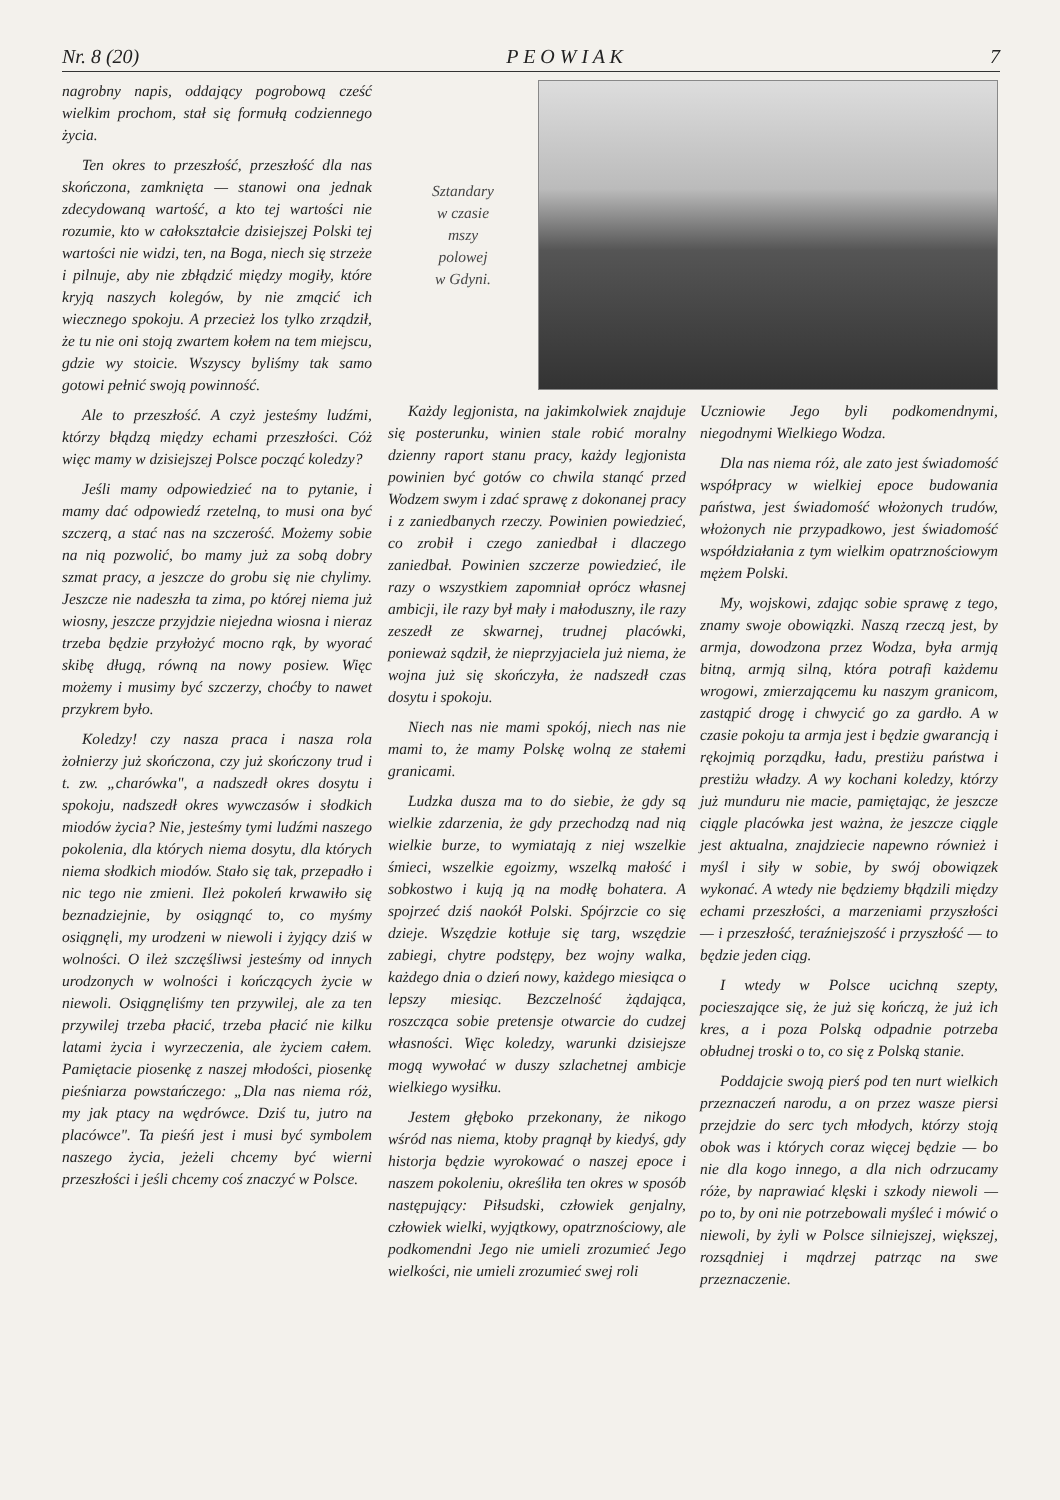Nr. 8 (20) P E O W I A K 7
nagrobny napis, oddający pogrobową cześć wielkim prochom, stał się formułą codziennego życia.
Ten okres to przeszłość, przeszłość dla nas skończona, zamknięta — stanowi ona jednak zdecydowaną wartość, a kto tej wartości nie rozumie, kto w całokształcie dzisiejszej Polski tej wartości nie widzi, ten, na Boga, niech się strzeże i pilnuje, aby nie zbłądzić między mogiły, które kryją naszych kolegów, by nie zmącić ich wiecznego spokoju. A przecież los tylko zrządził, że tu nie oni stoją zwartem kołem na tem miejscu, gdzie wy stoicie. Wszyscy byliśmy tak samo gotowi pełnić swoją powinność.
Ale to przeszłość. A czyż jesteśmy ludźmi, którzy błądzą między echami przeszłości. Cóż więc mamy w dzisiejszej Polsce począć koledzy?
Jeśli mamy odpowiedzieć na to pytanie, i mamy dać odpowiedź rzetelną, to musi ona być szczerą, a stać nas na szczerość. Możemy sobie na nią pozwolić, bo mamy już za sobą dobry szmat pracy, a jeszcze do grobu się nie chylimy. Jeszcze nie nadeszła ta zima, po której niema już wiosny, jeszcze przyjdzie niejedna wiosna i nieraz trzeba będzie przyłożyć mocno rąk, by wyorać skibę długą, równą na nowy posiew. Więc możemy i musimy być szczerzy, choćby to nawet przykrem było.
Koledzy! czy nasza praca i nasza rola żołnierzy już skończona, czy już skończony trud i t. zw. „charówka", a nadszedł okres dosytu i spokoju, nadszedł okres wywczasów i słodkich miodów życia? Nie, jesteśmy tymi ludźmi naszego pokolenia, dla których niema dosytu, dla których niema słodkich miodów. Stało się tak, przepadło i nic tego nie zmieni. Ileż pokoleń krwawiło się beznadziejnie, by osiągnąć to, co myśmy osiągnęli, my urodzeni w niewoli i żyjący dziś w wolności. O ileż szczęśliwsi jesteśmy od innych urodzonych w wolności i kończących życie w niewoli. Osiągnęliśmy ten przywilej, ale za ten przywilej trzeba płacić, trzeba płacić nie kilku latami życia i wyrzeczenia, ale życiem całem. Pamiętacie piosenkę z naszej młodości, piosenkę pieśniarza powstańczego: „Dla nas niema róż, my jak ptacy na wędrówce. Dziś tu, jutro na placówce". Ta pieśń jest i musi być symbolem naszego życia, jeżeli chcemy być wierni przeszłości i jeśli chcemy coś znaczyć w Polsce.
Sztandary
w czasie
mszy
polowej
w Gdyni.
Każdy legjonista, na jakimkolwiek znajduje się posterunku, winien stale robić moralny dzienny raport stanu pracy, każdy legjonista powinien być gotów co chwila stanąć przed Wodzem swym i zdać sprawę z dokonanej pracy i z zaniedbanych rzeczy. Powinien powiedzieć, co zrobił i czego zaniedbał i dlaczego zaniedbał. Powinien szczerze powiedzieć, ile razy o wszystkiem zapomniał oprócz własnej ambicji, ile razy był mały i małoduszny, ile razy zeszedł ze skwarnej, trudnej placówki, ponieważ sądził, że nieprzyjaciela już niema, że wojna już się skończyła, że nadszedł czas dosytu i spokoju.
Niech nas nie mami spokój, niech nas nie mami to, że mamy Polskę wolną ze stałemi granicami.
Ludzka dusza ma to do siebie, że gdy są wielkie zdarzenia, że gdy przechodzą nad nią wielkie burze, to wymiatają z niej wszelkie śmieci, wszelkie egoizmy, wszelką małość i sobkostwo i kują ją na modłę bohatera. A spojrzeć dziś naokół Polski. Spójrzcie co się dzieje. Wszędzie kotłuje się targ, wszędzie zabiegi, chytre podstępy, bez wojny walka, każdego dnia o dzień nowy, każdego miesiąca o lepszy miesiąc. Bezczelność żądająca, roszcząca sobie pretensje otwarcie do cudzej własności. Więc koledzy, warunki dzisiejsze mogą wywołać w duszy szlachetnej ambicje wielkiego wysiłku.
Jestem głęboko przekonany, że nikogo wśród nas niema, ktoby pragnął by kiedyś, gdy historja będzie wyrokować o naszej epoce i naszem pokoleniu, określiła ten okres w sposób następujący: Piłsudski, człowiek genjalny, człowiek wielki, wyjątkowy, opatrznościowy, ale podkomendni Jego nie umieli zrozumieć Jego wielkości, nie umieli zrozumieć swej roli
Uczniowie Jego byli podkomendnymi, niegodnymi Wielkiego Wodza.
Dla nas niema róż, ale zato jest świadomość współpracy w wielkiej epoce budowania państwa, jest świadomość włożonych trudów, włożonych nie przypadkowo, jest świadomość współdziałania z tym wielkim opatrznościowym mężem Polski.
My, wojskowi, zdając sobie sprawę z tego, znamy swoje obowiązki. Naszą rzeczą jest, by armja, dowodzona przez Wodza, była armją bitną, armją silną, która potrafi każdemu wrogowi, zmierzającemu ku naszym granicom, zastąpić drogę i chwycić go za gardło. A w czasie pokoju ta armja jest i będzie gwarancją i rękojmią porządku, ładu, prestiżu państwa i prestiżu władzy. A wy kochani koledzy, którzy już munduru nie macie, pamiętając, że jeszcze ciągle placówka jest ważna, że jeszcze ciągle jest aktualna, znajdziecie napewno również i myśl i siły w sobie, by swój obowiązek wykonać. A wtedy nie będziemy błądzili między echami przeszłości, a marzeniami przyszłości — i przeszłość, teraźniejszość i przyszłość — to będzie jeden ciąg.
I wtedy w Polsce ucichną szepty, pocieszające się, że już się kończą, że już ich kres, a i poza Polską odpadnie potrzeba obłudnej troski o to, co się z Polską stanie.
Poddajcie swoją pierś pod ten nurt wielkich przeznaczeń narodu, a on przez wasze piersi przejdzie do serc tych młodych, którzy stoją obok was i których coraz więcej będzie — bo nie dla kogo innego, a dla nich odrzucamy róże, by naprawiać klęski i szkody niewoli — po to, by oni nie potrzebowali myśleć i mówić o niewoli, by żyli w Polsce silniejszej, większej, rozsądniej i mądrzej patrząc na swe przeznaczenie.